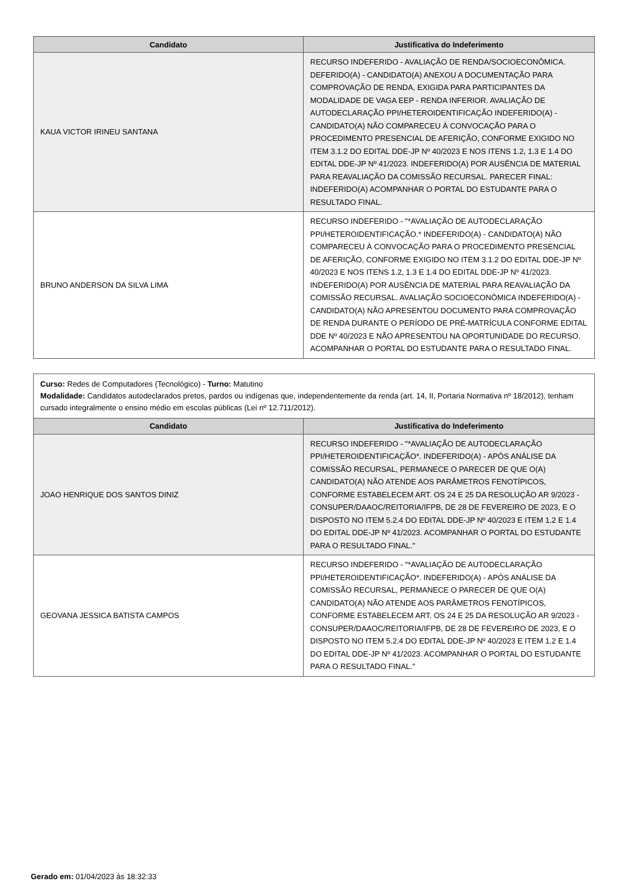| Candidato | Justificativa do Indeferimento |
| --- | --- |
| KAUA VICTOR IRINEU SANTANA | RECURSO INDEFERIDO - AVALIAÇÃO DE RENDA/SOCIOECONÔMICA. DEFERIDO(A) - CANDIDATO(A) ANEXOU A DOCUMENTAÇÃO PARA COMPROVAÇÃO DE RENDA, EXIGIDA PARA PARTICIPANTES DA MODALIDADE DE VAGA EEP - RENDA INFERIOR. AVALIAÇÃO DE AUTODECLARAÇÃO PPI/HETEROIDENTIFICAÇÃO INDEFERIDO(A) - CANDIDATO(A) NÃO COMPARECEU À CONVOCAÇÃO PARA O PROCEDIMENTO PRESENCIAL DE AFERIÇÃO, CONFORME EXIGIDO NO ITEM 3.1.2 DO EDITAL DDE-JP Nº 40/2023 E NOS ITENS 1.2, 1.3 E 1.4 DO EDITAL DDE-JP Nº 41/2023. INDEFERIDO(A) POR AUSÊNCIA DE MATERIAL PARA REAVALIAÇÃO DA COMISSÃO RECURSAL. PARECER FINAL: INDEFERIDO(A) ACOMPANHAR O PORTAL DO ESTUDANTE PARA O RESULTADO FINAL. |
| BRUNO ANDERSON DA SILVA LIMA | RECURSO INDEFERIDO - "*AVALIAÇÃO DE AUTODECLARAÇÃO PPI/HETEROIDENTIFICAÇÃO.* INDEFERIDO(A) - CANDIDATO(A) NÃO COMPARECEU À CONVOCAÇÃO PARA O PROCEDIMENTO PRESENCIAL DE AFERIÇÃO, CONFORME EXIGIDO NO ITEM 3.1.2 DO EDITAL DDE-JP Nº 40/2023 E NOS ITENS 1.2, 1.3 E 1.4 DO EDITAL DDE-JP Nº 41/2023. INDEFERIDO(A) POR AUSÊNCIA DE MATERIAL PARA REAVALIAÇÃO DA COMISSÃO RECURSAL. AVALIAÇÃO SOCIOECONÔMICA INDEFERIDO(A) - CANDIDATO(A) NÃO APRESENTOU DOCUMENTO PARA COMPROVAÇÃO DE RENDA DURANTE O PERÍODO DE PRÉ-MATRÍCULA CONFORME EDITAL DDE Nº 40/2023 E NÃO APRESENTOU NA OPORTUNIDADE DO RECURSO. ACOMPANHAR O PORTAL DO ESTUDANTE PARA O RESULTADO FINAL. |
Curso: Redes de Computadores (Tecnológico) - Turno: Matutino
Modalidade: Candidatos autodeclarados pretos, pardos ou indígenas que, independentemente da renda (art. 14, II, Portaria Normativa nº 18/2012), tenham cursado integralmente o ensino médio em escolas públicas (Lei nº 12.711/2012).
| Candidato | Justificativa do Indeferimento |
| --- | --- |
| JOAO HENRIQUE DOS SANTOS DINIZ | RECURSO INDEFERIDO - "*AVALIAÇÃO DE AUTODECLARAÇÃO PPI/HETEROIDENTIFICAÇÃO*. INDEFERIDO(A) - APÓS ANÁLISE DA COMISSÃO RECURSAL, PERMANECE O PARECER DE QUE O(A) CANDIDATO(A) NÃO ATENDE AOS PARÂMETROS FENOTÍPICOS, CONFORME ESTABELECEM ART. OS 24 E 25 DA RESOLUÇÃO AR 9/2023 - CONSUPER/DAAOC/REITORIA/IFPB, DE 28 DE FEVEREIRO DE 2023, E O DISPOSTO NO ITEM 5.2.4 DO EDITAL DDE-JP Nº 40/2023 E ITEM 1.2 E 1.4 DO EDITAL DDE-JP Nº 41/2023. ACOMPANHAR O PORTAL DO ESTUDANTE PARA O RESULTADO FINAL." |
| GEOVANA JESSICA BATISTA CAMPOS | RECURSO INDEFERIDO - "*AVALIAÇÃO DE AUTODECLARAÇÃO PPI/HETEROIDENTIFICAÇÃO*. INDEFERIDO(A) - APÓS ANÁLISE DA COMISSÃO RECURSAL, PERMANECE O PARECER DE QUE O(A) CANDIDATO(A) NÃO ATENDE AOS PARÂMETROS FENOTÍPICOS, CONFORME ESTABELECEM ART. OS 24 E 25 DA RESOLUÇÃO AR 9/2023 - CONSUPER/DAAOC/REITORIA/IFPB, DE 28 DE FEVEREIRO DE 2023, E O DISPOSTO NO ITEM 5.2.4 DO EDITAL DDE-JP Nº 40/2023 E ITEM 1.2 E 1.4 DO EDITAL DDE-JP Nº 41/2023. ACOMPANHAR O PORTAL DO ESTUDANTE PARA O RESULTADO FINAL." |
Gerado em: 01/04/2023 às 18:32:33